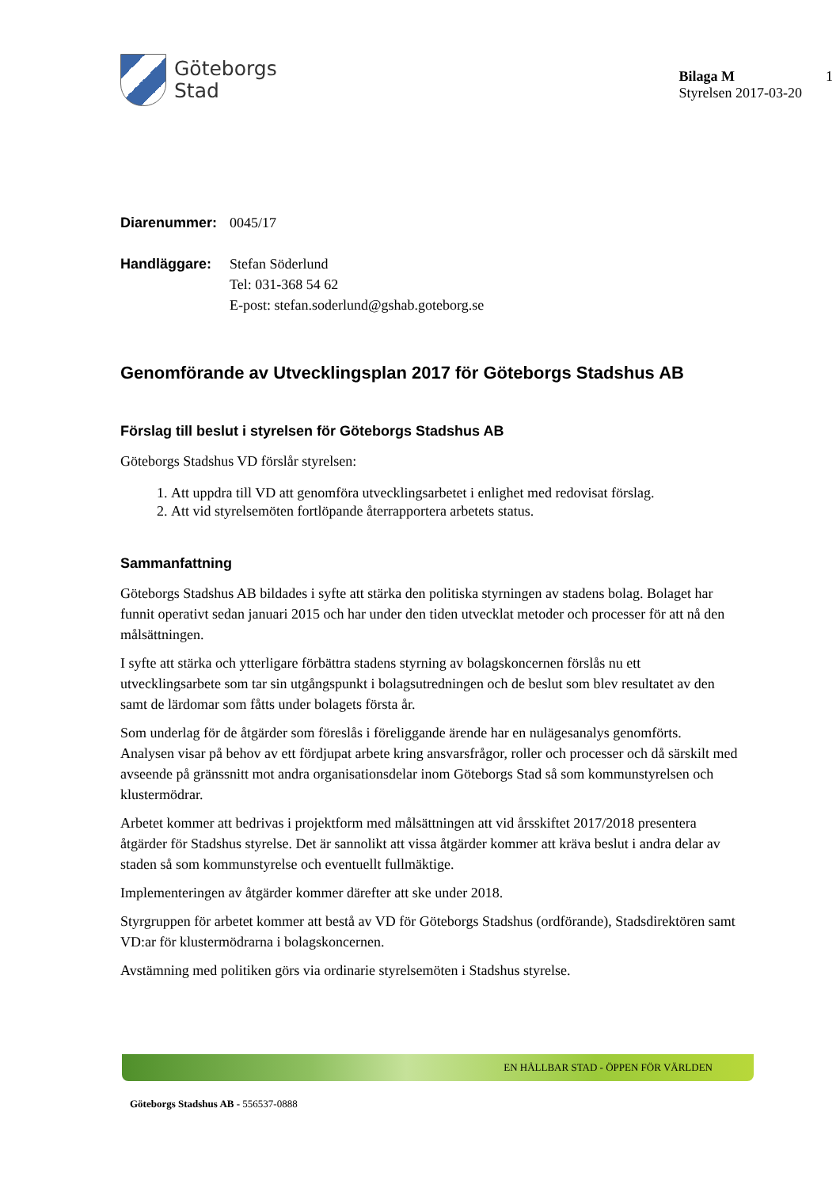Göteborgs
Stad
Bilaga M
Styrelsen 2017-03-20
1
Diarenummer: 0045/17
Handläggare: Stefan Söderlund
Tel: 031-368 54 62
E-post: stefan.soderlund@gshab.goteborg.se
Genomförande av Utvecklingsplan 2017 för Göteborgs Stadshus AB
Förslag till beslut i styrelsen för Göteborgs Stadshus AB
Göteborgs Stadshus VD förslår styrelsen:
1. Att uppdra till VD att genomföra utvecklingsarbetet i enlighet med redovisat förslag.
2. Att vid styrelsemöten fortlöpande återrapportera arbetets status.
Sammanfattning
Göteborgs Stadshus AB bildades i syfte att stärka den politiska styrningen av stadens bolag. Bolaget har funnit operativt sedan januari 2015 och har under den tiden utvecklat metoder och processer för att nå den målsättningen.
I syfte att stärka och ytterligare förbättra stadens styrning av bolagskoncernen förslås nu ett utvecklingsarbete som tar sin utgångspunkt i bolagsutredningen och de beslut som blev resultatet av den samt de lärdomar som fåtts under bolagets första år.
Som underlag för de åtgärder som föreslås i föreliggande ärende har en nulägesanalys genomförts. Analysen visar på behov av ett fördjupat arbete kring ansvarsfrågor, roller och processer och då särskilt med avseende på gränssnitt mot andra organisationsdelar inom Göteborgs Stad så som kommunstyrelsen och klustermödrar.
Arbetet kommer att bedrivas i projektform med målsättningen att vid årsskiftet 2017/2018 presentera åtgärder för Stadshus styrelse. Det är sannolikt att vissa åtgärder kommer att kräva beslut i andra delar av staden så som kommunstyrelse och eventuellt fullmäktige.
Implementeringen av åtgärder kommer därefter att ske under 2018.
Styrgruppen för arbetet kommer att bestå av VD för Göteborgs Stadshus (ordförande), Stadsdirektören samt VD:ar för klustermödrarna i bolagskoncernen.
Avstämning med politiken görs via ordinarie styrelsemöten i Stadshus styrelse.
EN HÅLLBAR STAD - ÖPPEN FÖR VÄRLDEN
Göteborgs Stadshus AB - 556537-0888